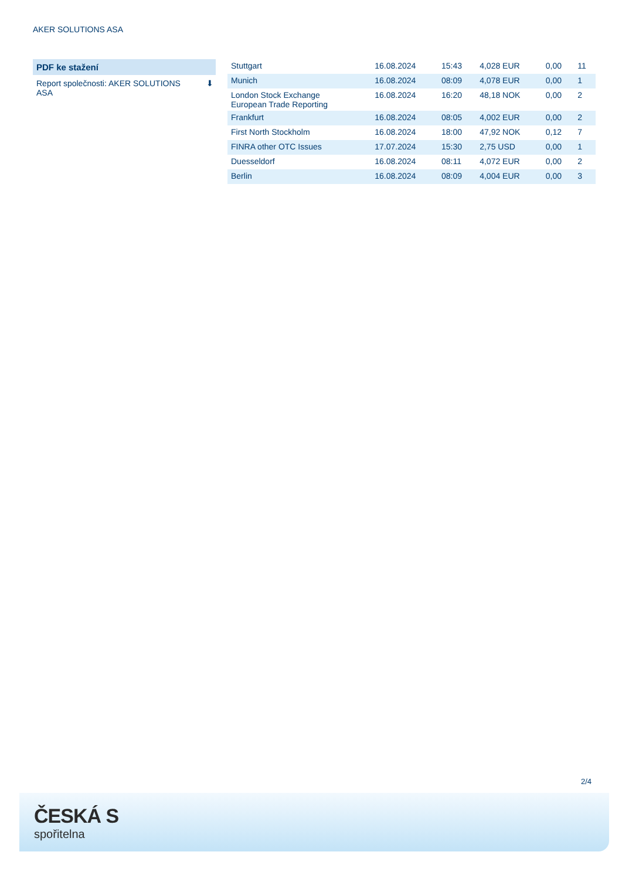AKER SOLUTIONS ASA
PDF ke stažení
Report společnosti: AKER SOLUTIONS ASA ⬇
| Stuttgart | 16.08.2024 | 15:43 | 4,028 EUR | 0,00 | 11 |
| Munich | 16.08.2024 | 08:09 | 4,078 EUR | 0,00 | 1 |
| London Stock Exchange European Trade Reporting | 16.08.2024 | 16:20 | 48,18 NOK | 0,00 | 2 |
| Frankfurt | 16.08.2024 | 08:05 | 4,002 EUR | 0,00 | 2 |
| First North Stockholm | 16.08.2024 | 18:00 | 47,92 NOK | 0,12 | 7 |
| FINRA other OTC Issues | 17.07.2024 | 15:30 | 2,75 USD | 0,00 | 1 |
| Duesseldorf | 16.08.2024 | 08:11 | 4,072 EUR | 0,00 | 2 |
| Berlin | 16.08.2024 | 08:09 | 4,004 EUR | 0,00 | 3 |
2/4
ČESKÁ S
spořitelna